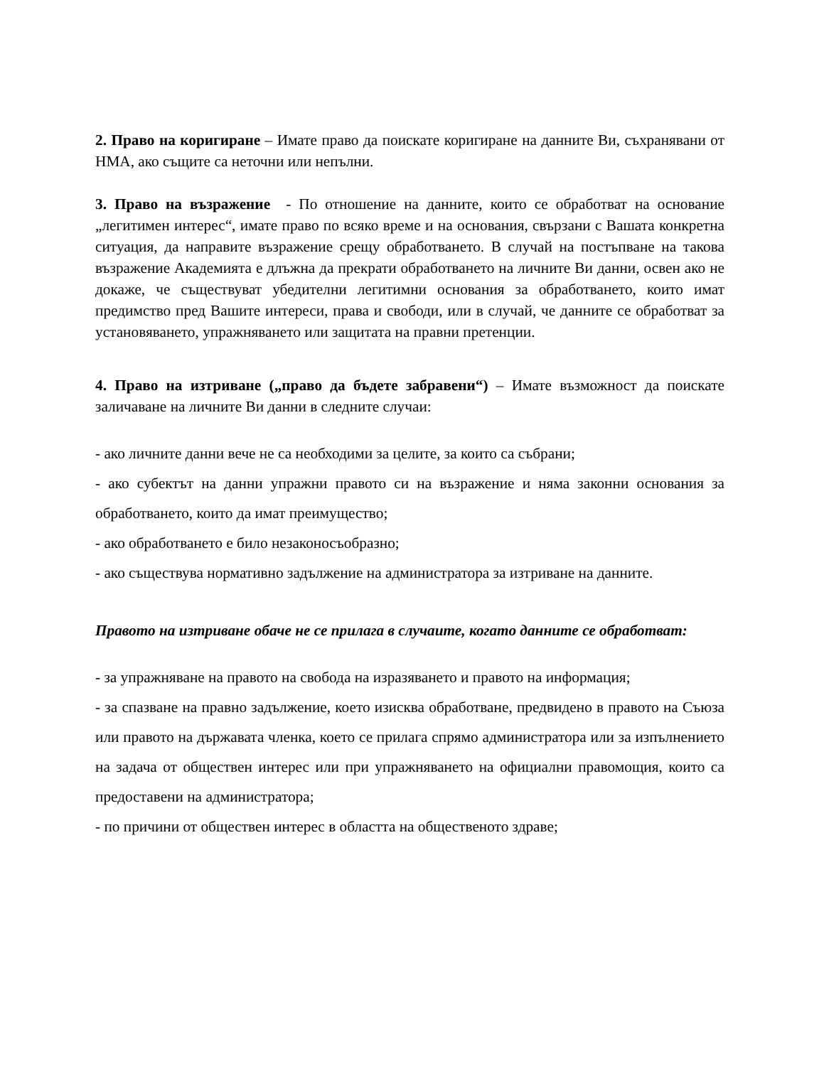2. Право на коригиране – Имате право да поискате коригиране на данните Ви, съхранявани от НМА, ако същите са неточни или непълни.
3. Право на възражение - По отношение на данните, които се обработват на основание „легитимен интерес“, имате право по всяко време и на основания, свързани с Вашата конкретна ситуация, да направите възражение срещу обработването. В случай на постъпване на такова възражение Академията е длъжна да прекрати обработването на личните Ви данни, освен ако не докаже, че съществуват убедителни легитимни основания за обработването, които имат предимство пред Вашите интереси, права и свободи, или в случай, че данните се обработват за установяването, упражняването или защитата на правни претенции.
4. Право на изтриване („право да бъдете забравени“) – Имате възможност да поискате заличаване на личните Ви данни в следните случаи:
- ако личните данни вече не са необходими за целите, за които са събрани;
- ако субектът на данни упражни правото си на възражение и няма законни основания за обработването, които да имат преимущество;
- ако обработването е било незаконосъобразно;
- ако съществува нормативно задължение на администратора за изтриване на данните.
Правото на изтриване обаче не се прилага в случаите, когато данните се обработват:
- за упражняване на правото на свобода на изразяването и правото на информация;
- за спазване на правно задължение, което изисква обработване, предвидено в правото на Съюза или правото на държавата членка, което се прилага спрямо администратора или за изпълнението на задача от обществен интерес или при упражняването на официални правомощия, които са предоставени на администратора;
- по причини от обществен интерес в областта на общественото здраве;